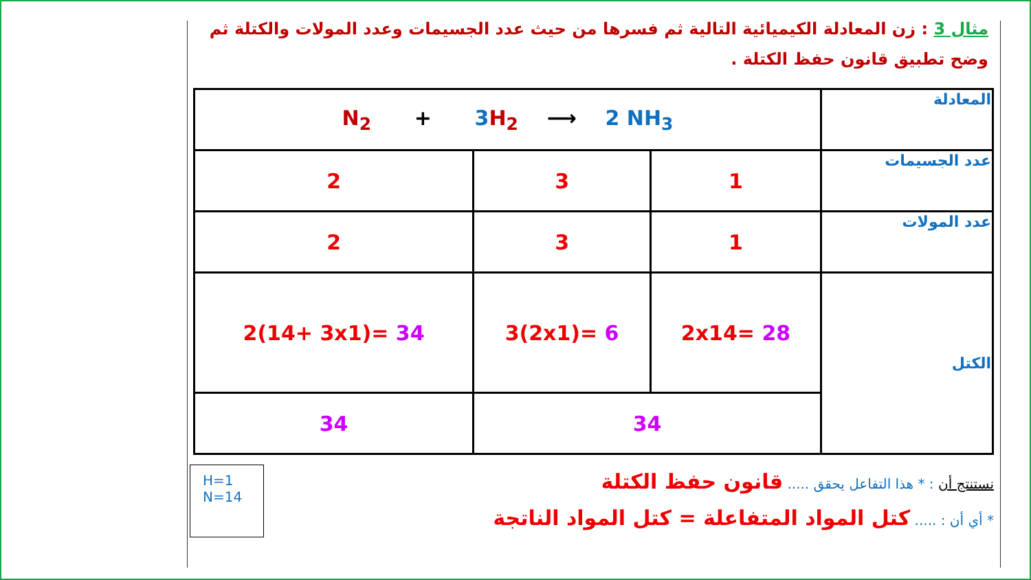مثال 3 : زن المعادلة الكيميائية التالية ثم فسرها من حيث عدد الجسيمات وعدد المولات والكتلة ثم وضح تطبيق قانون حفظ الكتلة .
| المعادلة | N<sub>2</sub> + 3 H<sub>2</sub> ⟶ 2 NH<sub>3</sub> | | |
| عدد الجسيمات | 1 | 3 | 2 |
| عدد المولات | 1 | 3 | 2 |
| الكتل | 2x14= 28 | 3(2x1)= 6 | 2(14+ 3x1)= 34 |
| | 34 | | 34 |
نستنتج أن : * هذا التفاعل يحقق ..... قانون حفظ الكتلة
* أي أن : ..... كتل المواد المتفاعلة = كتل المواد الناتجة
H=1
N=14